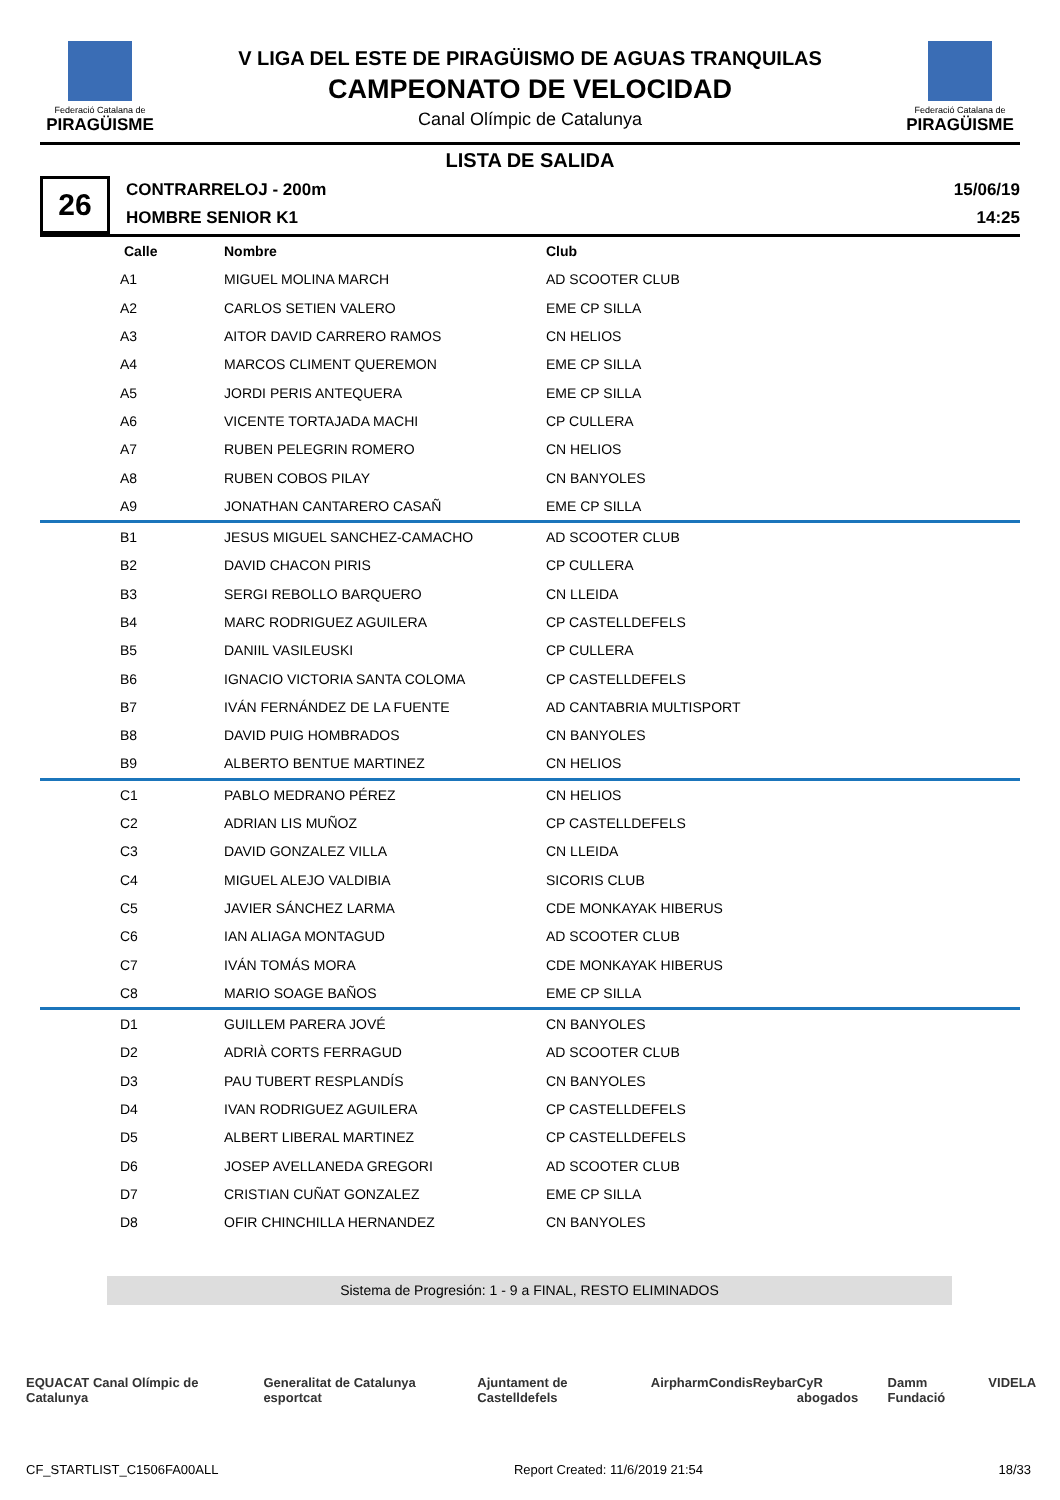Federació Catalana de
PIRAGÜISME
V LIGA DEL ESTE DE PIRAGÜISMO DE AGUAS TRANQUILAS
CAMPEONATO DE VELOCIDAD
Canal Olímpic de Catalunya
Federació Catalana de
PIRAGÜISME
LISTA DE SALIDA
26
CONTRARRELOJ - 200m
HOMBRE SENIOR K1
15/06/19
14:25
| Calle | Nombre | Club |
| --- | --- | --- |
| A1 | MIGUEL MOLINA MARCH | AD SCOOTER CLUB |
| A2 | CARLOS SETIEN VALERO | EME CP SILLA |
| A3 | AITOR DAVID CARRERO RAMOS | CN HELIOS |
| A4 | MARCOS CLIMENT QUEREMON | EME CP SILLA |
| A5 | JORDI PERIS ANTEQUERA | EME CP SILLA |
| A6 | VICENTE TORTAJADA MACHI | CP CULLERA |
| A7 | RUBEN PELEGRIN ROMERO | CN HELIOS |
| A8 | RUBEN COBOS PILAY | CN BANYOLES |
| A9 | JONATHAN CANTARERO CASAÑ | EME CP SILLA |
| B1 | JESUS MIGUEL SANCHEZ-CAMACHO | AD SCOOTER CLUB |
| B2 | DAVID CHACON PIRIS | CP CULLERA |
| B3 | SERGI REBOLLO BARQUERO | CN LLEIDA |
| B4 | MARC RODRIGUEZ AGUILERA | CP CASTELLDEFELS |
| B5 | DANIIL VASILEUSKI | CP CULLERA |
| B6 | IGNACIO VICTORIA SANTA COLOMA | CP CASTELLDEFELS |
| B7 | IVÁN FERNÁNDEZ DE LA FUENTE | AD CANTABRIA MULTISPORT |
| B8 | DAVID PUIG HOMBRADOS | CN BANYOLES |
| B9 | ALBERTO BENTUE MARTINEZ | CN HELIOS |
| C1 | PABLO MEDRANO PÉREZ | CN HELIOS |
| C2 | ADRIAN LIS MUÑOZ | CP CASTELLDEFELS |
| C3 | DAVID GONZALEZ VILLA | CN LLEIDA |
| C4 | MIGUEL ALEJO VALDIBIA | SICORIS CLUB |
| C5 | JAVIER SÁNCHEZ LARMA | CDE MONKAYAK HIBERUS |
| C6 | IAN ALIAGA MONTAGUD | AD SCOOTER CLUB |
| C7 | IVÁN TOMÁS MORA | CDE MONKAYAK HIBERUS |
| C8 | MARIO SOAGE BAÑOS | EME CP SILLA |
| D1 | GUILLEM PARERA JOVÉ | CN BANYOLES |
| D2 | ADRIÀ CORTS FERRAGUD | AD SCOOTER CLUB |
| D3 | PAU TUBERT RESPLANDÍS | CN BANYOLES |
| D4 | IVAN RODRIGUEZ AGUILERA | CP CASTELLDEFELS |
| D5 | ALBERT LIBERAL MARTINEZ | CP CASTELLDEFELS |
| D6 | JOSEP AVELLANEDA GREGORI | AD SCOOTER CLUB |
| D7 | CRISTIAN CUÑAT GONZALEZ | EME CP SILLA |
| D8 | OFIR CHINCHILLA HERNANDEZ | CN BANYOLES |
Sistema de Progresión: 1 - 9 a FINAL, RESTO ELIMINADOS
EQUACAT Canal Olímpic de Catalunya Generalitat de Catalunya esportcat Ajuntament de Castelldefels Airpharm Condis Reybar CyR abogados Damm Fundació VIDELA
CF_STARTLIST_C1506FA00ALL Report Created: 11/6/2019 21:54 18/33